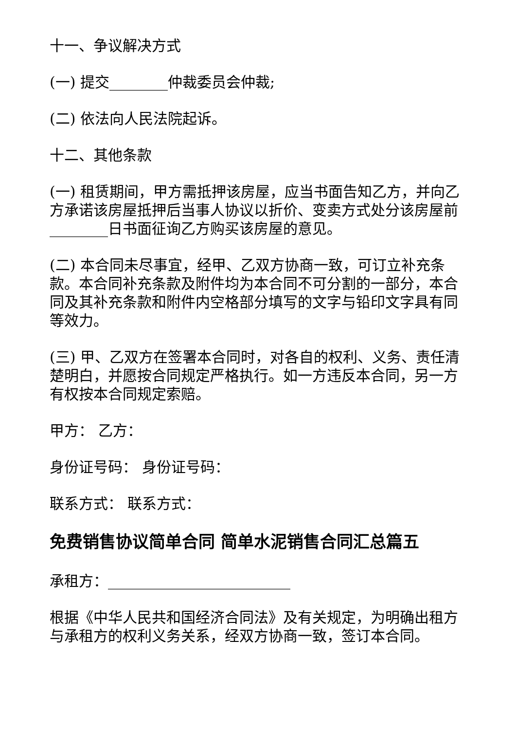十一、争议解决方式
(一) 提交________仲裁委员会仲裁;
(二) 依法向人民法院起诉。
十二、其他条款
(一) 租赁期间，甲方需抵押该房屋，应当书面告知乙方，并向乙方承诺该房屋抵押后当事人协议以折价、变卖方式处分该房屋前________日书面征询乙方购买该房屋的意见。
(二) 本合同未尽事宜，经甲、乙双方协商一致，可订立补充条款。本合同补充条款及附件均为本合同不可分割的一部分，本合同及其补充条款和附件内空格部分填写的文字与铅印文字具有同等效力。
(三) 甲、乙双方在签署本合同时，对各自的权利、义务、责任清楚明白，并愿按合同规定严格执行。如一方违反本合同，另一方有权按本合同规定索赔。
甲方： 乙方：
身份证号码： 身份证号码：
联系方式： 联系方式：
免费销售协议简单合同 简单水泥销售合同汇总篇五
承租方：_________________________
根据《中华人民共和国经济合同法》及有关规定，为明确出租方与承租方的权利义务关系，经双方协商一致，签订本合同。